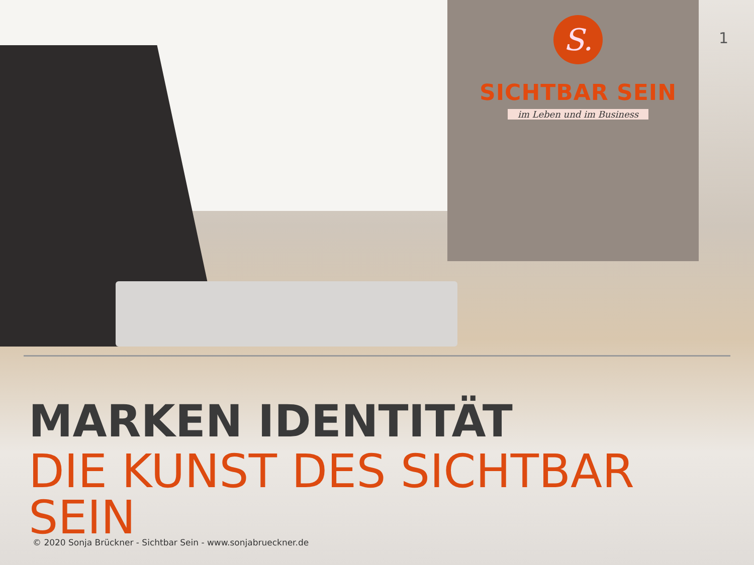S.
SICHTBAR SEIN
im Leben und im Business
1
MARKEN IDENTITÄT
DIE KUNST DES SICHTBAR SEIN
© 2020 Sonja Brückner - Sichtbar Sein - www.sonjabrueckner.de